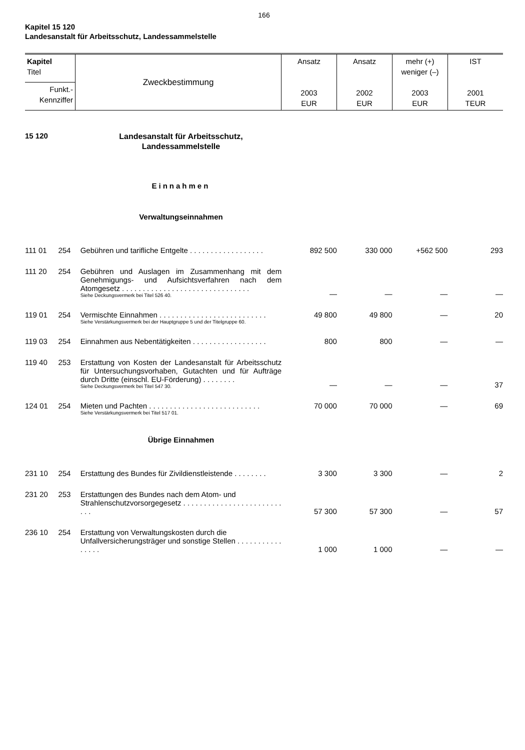166
Kapitel 15 120
Landesanstalt für Arbeitsschutz, Landessammelstelle
| Kapitel Titel | Zweckbestimmung | Ansatz 2003 EUR | Ansatz 2002 EUR | mehr (+) weniger (–) 2003 EUR | IST 2001 TEUR |
| Funkt.- Kennziffer | | | | | |
| 15 120 | | Landesanstalt für Arbeitsschutz, Landessammelstelle | | | | |
| | | Einnahmen | | | | |
| | | Verwaltungseinnahmen | | | | |
| 111 01 | 254 | Gebühren und tarifliche Entgelte . . . . . . . . . . . . . . . . . . | 892 500 | 330 000 | +562 500 | 293 |
| 111 20 | 254 | Gebühren und Auslagen im Zusammenhang mit dem Genehmigungs- und Aufsichtsverfahren nach dem Atomgesetz . . . . . . . . . . . . . . . . . . . . . . . . . . . . . . . Siehe Deckungsvermerk bei Titel 526 40. | — | — | — | — |
| 119 01 | 254 | Vermischte Einnahmen . . . . . . . . . . . . . . . . . . . . . . . . . . Siehe Verstärkungsvermerk bei der Hauptgruppe 5 und der Titelgruppe 60. | 49 800 | 49 800 | — | 20 |
| 119 03 | 254 | Einnahmen aus Nebentätigkeiten . . . . . . . . . . . . . . . . . . | 800 | 800 | — | — |
| 119 40 | 253 | Erstattung von Kosten der Landesanstalt für Arbeitsschutz für Untersuchungsvorhaben, Gutachten und für Aufträge durch Dritte (einschl. EU-Förderung) . . . . . . . . Siehe Deckungsvermerk bei Titel 547 30. | — | — | — | 37 |
| 124 01 | 254 | Mieten und Pachten . . . . . . . . . . . . . . . . . . . . . . . . . . . Siehe Verstärkungsvermerk bei Titel 517 01. | 70 000 | 70 000 | — | 69 |
| | | Übrige Einnahmen | | | | |
| 231 10 | 254 | Erstattung des Bundes für Zivildienstleistende . . . . . . . . | 3 300 | 3 300 | — | 2 |
| 231 20 | 253 | Erstattungen des Bundes nach dem Atom- und Strahlenschutzvorsorgegesetz . . . . . . . . . . . . . . . . . . . . . . . . . . . | 57 300 | 57 300 | — | 57 |
| 236 10 | 254 | Erstattung von Verwaltungskosten durch die Unfallversicherungsträger und sonstige Stellen . . . . . . . . . . . . . . . . | 1 000 | 1 000 | — | — |